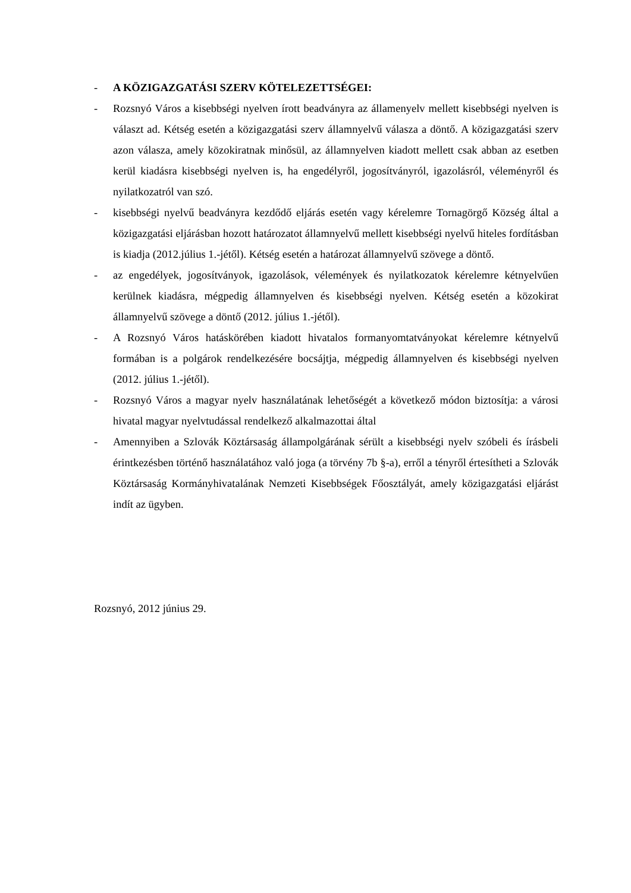- A KÖZIGAZGATÁSI SZERV KÖTELEZETTSÉGEI:
- Rozsnyó Város a kisebbségi nyelven írott beadványra az államenyelv mellett kisebbségi nyelven is választ ad. Kétség esetén a közigazgatási szerv államnyelvű válasza a döntő. A közigazgatási szerv azon válasza, amely közokiratnak minősül, az államnyelven kiadott mellett csak abban az esetben kerül kiadásra kisebbségi nyelven is, ha engedélyről, jogosítványról, igazolásról, véleményről és nyilatkozatról van szó.
- kisebbségi nyelvű beadványra kezdődő eljárás esetén vagy kérelemre Tornagörgő Község által a közigazgatási eljárásban hozott határozatot államnyelvű mellett kisebbségi nyelvű hiteles fordításban is kiadja (2012.július 1.-jétől). Kétség esetén a határozat államnyelvű szövege a döntő.
- az engedélyek, jogosítványok, igazolások, vélemények és nyilatkozatok kérelemre kétnyelvűen kerülnek kiadásra, mégpedig államnyelven és kisebbségi nyelven. Kétség esetén a közokirat államnyelvű szövege a döntő (2012. július 1.-jétől).
- A Rozsnyó Város hatáskörében kiadott hivatalos formanyomtatványokat kérelemre kétnyelvű formában is a polgárok rendelkezésére bocsájtja, mégpedig államnyelven és kisebbségi nyelven (2012. július 1.-jétől).
- Rozsnyó Város a magyar nyelv használatának lehetőségét a következő módon biztosítja: a városi hivatal magyar nyelvtudással rendelkező alkalmazottai által
- Amennyiben a Szlovák Köztársaság állampolgárának sérült a kisebbségi nyelv szóbeli és írásbeli érintkezésben történő használatához való joga (a törvény 7b §-a), erről a tényről értesítheti a Szlovák Köztársaság Kormányhivatalának Nemzeti Kisebbségek Főosztályát, amely közigazgatási eljárást indít az ügyben.
Rozsnyó, 2012 június 29.